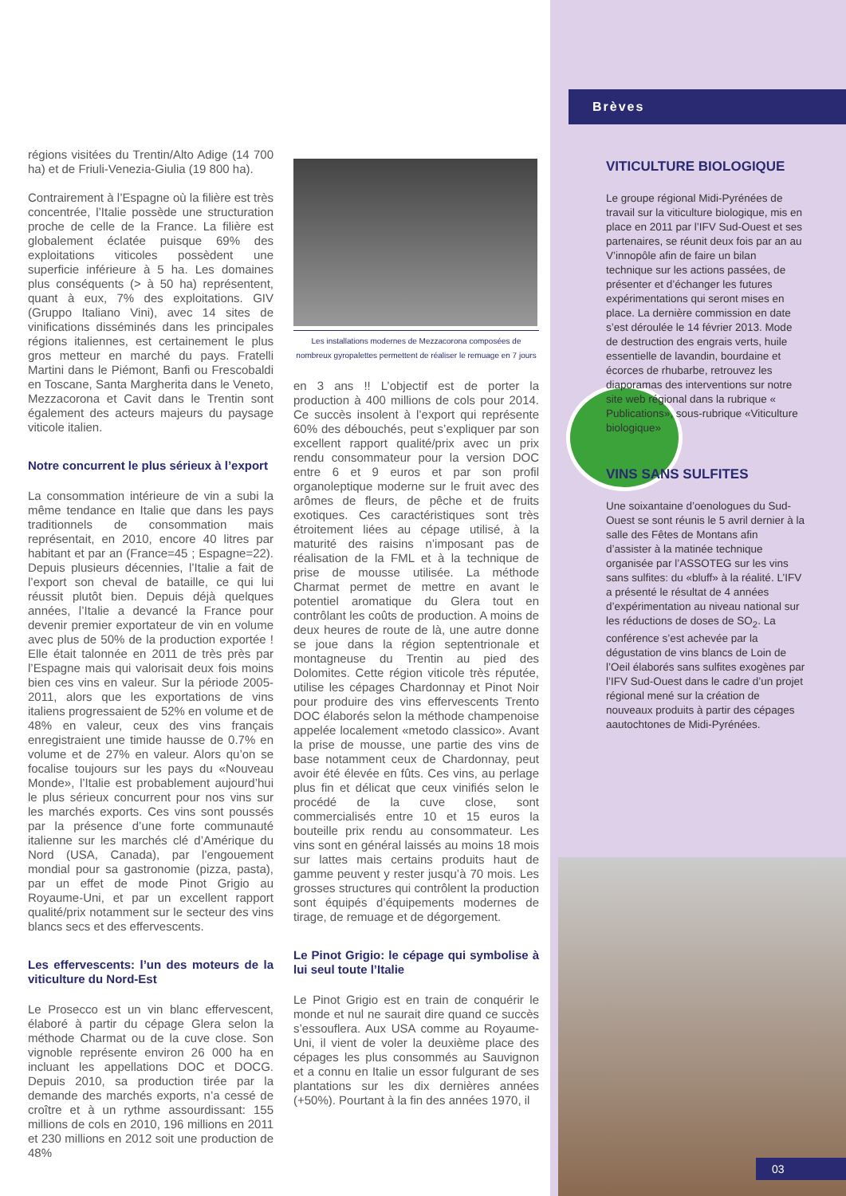Brèves
régions visitées du Trentin/Alto Adige (14 700 ha) et de Friuli-Venezia-Giulia (19 800 ha).
Contrairement à l’Espagne où la filière est très concentrée, l’Italie possède une structuration proche de celle de la France. La filière est globalement éclatée puisque 69% des exploitations viticoles possèdent une superficie inférieure à 5 ha. Les domaines plus conséquents (> à 50 ha) représentent, quant à eux, 7% des exploitations. GIV (Gruppo Italiano Vini), avec 14 sites de vinifications disséminés dans les principales régions italiennes, est certainement le plus gros metteur en marché du pays. Fratelli Martini dans le Piémont, Banfi ou Frescobaldi en Toscane, Santa Margherita dans le Veneto, Mezzacorona et Cavit dans le Trentin sont également des acteurs majeurs du paysage viticole italien.
Notre concurrent le plus sérieux à l’export
La consommation intérieure de vin a subi la même tendance en Italie que dans les pays traditionnels de consommation mais représentait, en 2010, encore 40 litres par habitant et par an (France=45 ; Espagne=22). Depuis plusieurs décennies, l’Italie a fait de l’export son cheval de bataille, ce qui lui réussit plutôt bien. Depuis déjà quelques années, l’Italie a devancé la France pour devenir premier exportateur de vin en volume avec plus de 50% de la production exportée ! Elle était talonnée en 2011 de très près par l’Espagne mais qui valorisait deux fois moins bien ces vins en valeur. Sur la période 2005-2011, alors que les exportations de vins italiens progressaient de 52% en volume et de 48% en valeur, ceux des vins français enregistraient une timide hausse de 0.7% en volume et de 27% en valeur. Alors qu’on se focalise toujours sur les pays du «Nouveau Monde», l’Italie est probablement aujourd’hui le plus sérieux concurrent pour nos vins sur les marchés exports. Ces vins sont poussés par la présence d’une forte communauté italienne sur les marchés clé d’Amérique du Nord (USA, Canada), par l’engouement mondial pour sa gastronomie (pizza, pasta), par un effet de mode Pinot Grigio au Royaume-Uni, et par un excellent rapport qualité/prix notamment sur le secteur des vins blancs secs et des effervescents.
Les effervescents: l’un des moteurs de la viticulture du Nord-Est
Le Prosecco est un vin blanc effervescent, élaboré à partir du cépage Glera selon la méthode Charmat ou de la cuve close. Son vignoble représente environ 26 000 ha en incluant les appellations DOC et DOCG. Depuis 2010, sa production tirée par la demande des marchés exports, n’a cessé de croître et à un rythme assourdissant: 155 millions de cols en 2010, 196 millions en 2011 et 230 millions en 2012 soit une production de 48%
Les installations modernes de Mezzacorona composées de nombreux gyropalettes permettent de réaliser le remuage en 7 jours
en 3 ans !! L’objectif est de porter la production à 400 millions de cols pour 2014. Ce succès insolent à l’export qui représente 60% des débouchés, peut s’expliquer par son excellent rapport qualité/prix avec un prix rendu consommateur pour la version DOC entre 6 et 9 euros et par son profil organoleptique moderne sur le fruit avec des arômes de fleurs, de pêche et de fruits exotiques. Ces caractéristiques sont très étroitement liées au cépage utilisé, à la maturité des raisins n’imposant pas de réalisation de la FML et à la technique de prise de mousse utilisée. La méthode Charmat permet de mettre en avant le potentiel aromatique du Glera tout en contrôlant les coûts de production. A moins de deux heures de route de là, une autre donne se joue dans la région septentrionale et montagneuse du Trentin au pied des Dolomites. Cette région viticole très réputée, utilise les cépages Chardonnay et Pinot Noir pour produire des vins effervescents Trento DOC élaborés selon la méthode champenoise appelée localement «metodo classico». Avant la prise de mousse, une partie des vins de base notamment ceux de Chardonnay, peut avoir été élevée en fûts. Ces vins, au perlage plus fin et délicat que ceux vinifiés selon le procédé de la cuve close, sont commercialisés entre 10 et 15 euros la bouteille prix rendu au consommateur. Les vins sont en général laissés au moins 18 mois sur lattes mais certains produits haut de gamme peuvent y rester jusqu’à 70 mois. Les grosses structures qui contrôlent la production sont équipés d’équipements modernes de tirage, de remuage et de dégorgement.
Le Pinot Grigio: le cépage qui symbolise à lui seul toute l’Italie
Le Pinot Grigio est en train de conquérir le monde et nul ne saurait dire quand ce succès s’essouflera. Aux USA comme au Royaume-Uni, il vient de voler la deuxième place des cépages les plus consommés au Sauvignon et a connu en Italie un essor fulgurant de ses plantations sur les dix dernières années (+50%). Pourtant à la fin des années 1970, il
VITICULTURE BIOLOGIQUE
Le groupe régional Midi-Pyrénées de travail sur la viticulture biologique, mis en place en 2011 par l’IFV Sud-Ouest et ses partenaires, se réunit deux fois par an au V’innopôle afin de faire un bilan technique sur les actions passées, de présenter et d’échanger les futures expérimentations qui seront mises en place. La dernière commission en date s’est déroulée le 14 février 2013. Mode de destruction des engrais verts, huile essentielle de lavandin, bourdaine et écorces de rhubarbe, retrouvez les diaporamas des interventions sur notre site web régional dans la rubrique « Publications», sous-rubrique «Viticulture biologique»
VINS SANS SULFITES
Une soixantaine d’oenologues du Sud-Ouest se sont réunis le 5 avril dernier à la salle des Fêtes de Montans afin d’assister à la matinée technique organisée par l’ASSOTEG sur les vins sans sulfites: du «bluff» à la réalité. L’IFV a présenté le résultat de 4 années d’expérimentation au niveau national sur les réductions de doses de SO<sub>2</sub>. La conférence s’est achevée par la dégustation de vins blancs de Loin de l’Oeil élaborés sans sulfites exogènes par l’IFV Sud-Ouest dans le cadre d’un projet régional mené sur la création de nouveaux produits à partir des cépages aautochtones de Midi-Pyrénées.
03